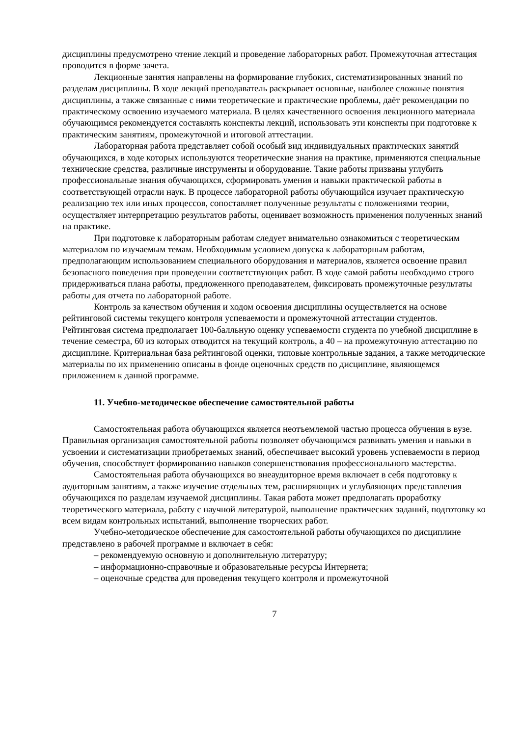дисциплины предусмотрено чтение лекций и проведение лабораторных работ. Промежуточная аттестация проводится в форме зачета.
Лекционные занятия направлены на формирование глубоких, систематизированных знаний по разделам дисциплины. В ходе лекций преподаватель раскрывает основные, наиболее сложные понятия дисциплины, а также связанные с ними теоретические и практические проблемы, даёт рекомендации по практическому освоению изучаемого материала. В целях качественного освоения лекционного материала обучающимся рекомендуется составлять конспекты лекций, использовать эти конспекты при подготовке к практическим занятиям, промежуточной и итоговой аттестации.
Лабораторная работа представляет собой особый вид индивидуальных практических занятий обучающихся, в ходе которых используются теоретические знания на практике, применяются специальные технические средства, различные инструменты и оборудование. Такие работы призваны углубить профессиональные знания обучающихся, сформировать умения и навыки практической работы в соответствующей отрасли наук. В процессе лабораторной работы обучающийся изучает практическую реализацию тех или иных процессов, сопоставляет полученные результаты с положениями теории, осуществляет интерпретацию результатов работы, оценивает возможность применения полученных знаний на практике.
При подготовке к лабораторным работам следует внимательно ознакомиться с теоретическим материалом по изучаемым темам. Необходимым условием допуска к лабораторным работам, предполагающим использованием специального оборудования и материалов, является освоение правил безопасного поведения при проведении соответствующих работ. В ходе самой работы необходимо строго придерживаться плана работы, предложенного преподавателем, фиксировать промежуточные результаты работы для отчета по лабораторной работе.
Контроль за качеством обучения и ходом освоения дисциплины осуществляется на основе рейтинговой системы текущего контроля успеваемости и промежуточной аттестации студентов. Рейтинговая система предполагает 100-балльную оценку успеваемости студента по учебной дисциплине в течение семестра, 60 из которых отводится на текущий контроль, а 40 – на промежуточную аттестацию по дисциплине. Критериальная база рейтинговой оценки, типовые контрольные задания, а также методические материалы по их применению описаны в фонде оценочных средств по дисциплине, являющемся приложением к данной программе.
11. Учебно-методическое обеспечение самостоятельной работы
Самостоятельная работа обучающихся является неотъемлемой частью процесса обучения в вузе. Правильная организация самостоятельной работы позволяет обучающимся развивать умения и навыки в усвоении и систематизации приобретаемых знаний, обеспечивает высокий уровень успеваемости в период обучения, способствует формированию навыков совершенствования профессионального мастерства.
Самостоятельная работа обучающихся во внеаудиторное время включает в себя подготовку к аудиторным занятиям, а также изучение отдельных тем, расширяющих и углубляющих представления обучающихся по разделам изучаемой дисциплины. Такая работа может предполагать проработку теоретического материала, работу с научной литературой, выполнение практических заданий, подготовку ко всем видам контрольных испытаний, выполнение творческих работ.
Учебно-методическое обеспечение для самостоятельной работы обучающихся по дисциплине представлено в рабочей программе и включает в себя:
– рекомендуемую основную и дополнительную литературу;
– информационно-справочные и образовательные ресурсы Интернета;
– оценочные средства для проведения текущего контроля и промежуточной
7